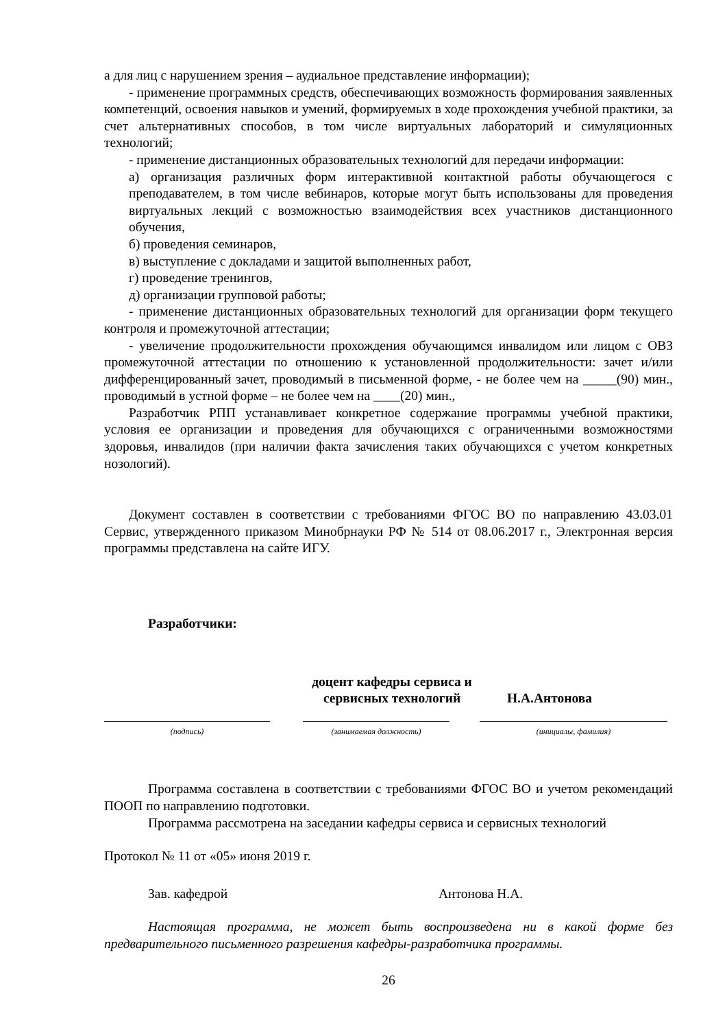а для лиц с нарушением зрения – аудиальное представление информации);
- применение программных средств, обеспечивающих возможность формирования заявленных компетенций, освоения навыков и умений, формируемых в ходе прохождения учебной практики, за счет альтернативных способов, в том числе виртуальных лабораторий и симуляционных технологий;
- применение дистанционных образовательных технологий для передачи информации:
а) организация различных форм интерактивной контактной работы обучающегося с преподавателем, в том числе вебинаров, которые могут быть использованы для проведения виртуальных лекций с возможностью взаимодействия всех участников дистанционного обучения,
б) проведения семинаров,
в) выступление с докладами и защитой выполненных работ,
г) проведение тренингов,
д) организации групповой работы;
- применение дистанционных образовательных технологий для организации форм текущего контроля и промежуточной аттестации;
- увеличение продолжительности прохождения обучающимся инвалидом или лицом с ОВЗ промежуточной аттестации по отношению к установленной продолжительности: зачет и/или дифференцированный зачет, проводимый в письменной форме, - не более чем на _____(90) мин., проводимый в устной форме – не более чем на ____(20) мин.,
Разработчик РПП устанавливает конкретное содержание программы учебной практики, условия ее организации и проведения для обучающихся с ограниченными возможностями здоровья, инвалидов (при наличии факта зачисления таких обучающихся с учетом конкретных нозологий).
Документ составлен в соответствии с требованиями ФГОС ВО по направлению 43.03.01 Сервис, утвержденного приказом Минобрнауки РФ № 514 от 08.06.2017 г., Электронная версия программы представлена на сайте ИГУ.
Разработчики:
доцент кафедры сервиса и сервисных технологий
Н.А.Антонова
(подпись) (занимаемая должность) (инициалы, фамилия)
Программа составлена в соответствии с требованиями ФГОС ВО и учетом рекомендаций ПООП по направлению подготовки.
Программа рассмотрена на заседании кафедры сервиса и сервисных технологий
Протокол № 11 от «05» июня 2019 г.
Зав. кафедрой Антонова Н.А.
Настоящая программа, не может быть воспроизведена ни в какой форме без предварительного письменного разрешения кафедры-разработчика программы.
26